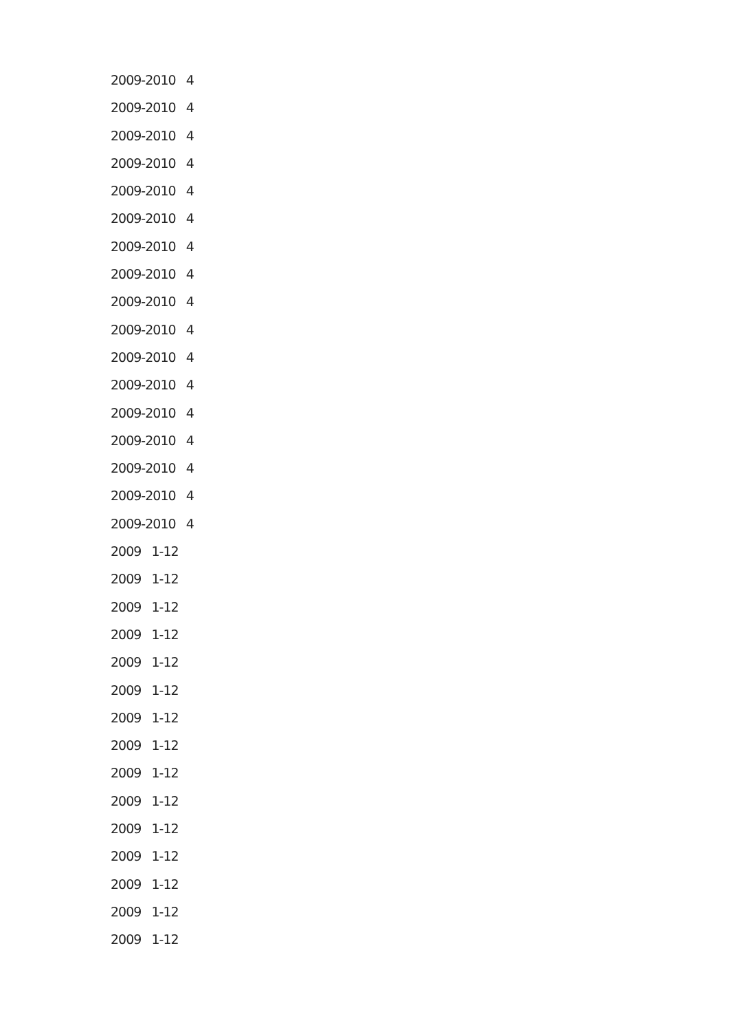2009-2010 4
2009-2010 4
2009-2010 4
2009-2010 4
2009-2010 4
2009-2010 4
2009-2010 4
2009-2010 4
2009-2010 4
2009-2010 4
2009-2010 4
2009-2010 4
2009-2010 4
2009-2010 4
2009-2010 4
2009-2010 4
2009-2010 4
2009 1-12
2009 1-12
2009 1-12
2009 1-12
2009 1-12
2009 1-12
2009 1-12
2009 1-12
2009 1-12
2009 1-12
2009 1-12
2009 1-12
2009 1-12
2009 1-12
2009 1-12